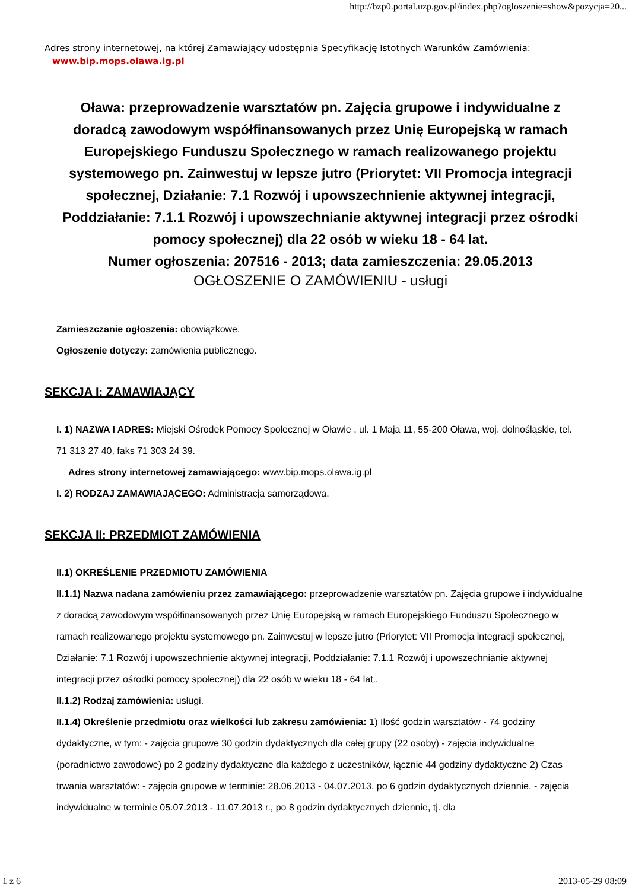http://bzp0.portal.uzp.gov.pl/index.php?ogloszenie=show&pozycja=20...
Adres strony internetowej, na której Zamawiający udostępnia Specyfikację Istotnych Warunków Zamówienia:
www.bip.mops.olawa.ig.pl
Oława: przeprowadzenie warsztatów pn. Zajęcia grupowe i indywidualne z doradcą zawodowym współfinansowanych przez Unię Europejską w ramach Europejskiego Funduszu Społecznego w ramach realizowanego projektu systemowego pn. Zainwestuj w lepsze jutro (Priorytet: VII Promocja integracji społecznej, Działanie: 7.1 Rozwój i upowszechnienie aktywnej integracji, Poddziałanie: 7.1.1 Rozwój i upowszechnianie aktywnej integracji przez ośrodki pomocy społecznej) dla 22 osób w wieku 18 - 64 lat.
Numer ogłoszenia: 207516 - 2013; data zamieszczenia: 29.05.2013
OGŁOSZENIE O ZAMÓWIENIU - usługi
Zamieszczanie ogłoszenia: obowiązkowe.
Ogłoszenie dotyczy: zamówienia publicznego.
SEKCJA I: ZAMAWIAJĄCY
I. 1) NAZWA I ADRES: Miejski Ośrodek Pomocy Społecznej w Oławie , ul. 1 Maja 11, 55-200 Oława, woj. dolnośląskie, tel. 71 313 27 40, faks 71 303 24 39.
Adres strony internetowej zamawiającego: www.bip.mops.olawa.ig.pl
I. 2) RODZAJ ZAMAWIAJĄCEGO: Administracja samorządowa.
SEKCJA II: PRZEDMIOT ZAMÓWIENIA
II.1) OKREŚLENIE PRZEDMIOTU ZAMÓWIENIA
II.1.1) Nazwa nadana zamówieniu przez zamawiającego: przeprowadzenie warsztatów pn. Zajęcia grupowe i indywidualne z doradcą zawodowym współfinansowanych przez Unię Europejską w ramach Europejskiego Funduszu Społecznego w ramach realizowanego projektu systemowego pn. Zainwestuj w lepsze jutro (Priorytet: VII Promocja integracji społecznej, Działanie: 7.1 Rozwój i upowszechnienie aktywnej integracji, Poddziałanie: 7.1.1 Rozwój i upowszechnianie aktywnej integracji przez ośrodki pomocy społecznej) dla 22 osób w wieku 18 - 64 lat..
II.1.2) Rodzaj zamówienia: usługi.
II.1.4) Określenie przedmiotu oraz wielkości lub zakresu zamówienia: 1) Ilość godzin warsztatów - 74 godziny dydaktyczne, w tym: - zajęcia grupowe 30 godzin dydaktycznych dla całej grupy (22 osoby) - zajęcia indywidualne (poradnictwo zawodowe) po 2 godziny dydaktyczne dla każdego z uczestników, łącznie 44 godziny dydaktyczne 2) Czas trwania warsztatów: - zajęcia grupowe w terminie: 28.06.2013 - 04.07.2013, po 6 godzin dydaktycznych dziennie, - zajęcia indywidualne w terminie 05.07.2013 - 11.07.2013 r., po 8 godzin dydaktycznych dziennie, tj. dla
1 z 6 2013-05-29 08:09